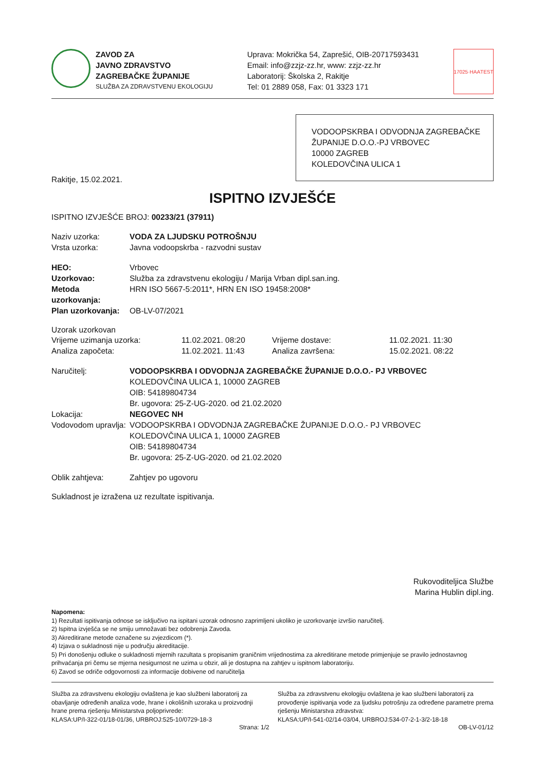ZAVOD ZA
JAVNO ZDRAVSTVO
ZAGREBAČKE ŽUPANIJE
SLUŽBA ZA ZDRAVSTVENU EKOLOGIJU
Uprava: Mokrička 54, Zaprešić, OIB-20717593431
Email: info@zzjz-zz.hr, www: zzjz-zz.hr
Laboratorij: Školska 2, Rakitje
Tel: 01 2889 058, Fax: 01 3323 171
17025·HAA
TEST
VODOOPSKRBA I ODVODNJA ZAGREBAČKE ŽUPANIJE D.O.O.-PJ VRBOVEC
10000 ZAGREB
KOLEDOVČINA ULICA 1
Rakitje, 15.02.2021.
ISPITNO IZVJEŠĆE
ISPITNO IZVJEŠĆE BROJ: 00233/21 (37911)
Naziv uzorka: VODA ZA LJUDSKU POTROŠNJU
Vrsta uzorka: Javna vodoopskrba - razvodni sustav
HEO: Vrbovec
Uzorkovao: Služba za zdravstvenu ekologiju / Marija Vrban dipl.san.ing.
Metoda uzorkovanja: HRN ISO 5667-5:2011*, HRN EN ISO 19458:2008*
Plan uzorkovanja: OB-LV-07/2021
Uzorak uzorkovan
Vrijeme uzimanja uzorka: 11.02.2021. 08:20 Vrijeme dostave: 11.02.2021. 11:30 Analiza započeta: 11.02.2021. 11:43 Analiza završena: 15.02.2021. 08:22
Naručitelj: VODOOPSKRBA I ODVODNJA ZAGREBAČKE ŽUPANIJE D.O.O.- PJ VRBOVEC
KOLEDOVČINA ULICA 1, 10000 ZAGREB
OIB: 54189804734
Br. ugovora: 25-Z-UG-2020. od 21.02.2020
Lokacija: NEGOVEC NH
Vodovodom upravlja: VODOOPSKRBA I ODVODNJA ZAGREBAČKE ŽUPANIJE D.O.O.- PJ VRBOVEC
KOLEDOVČINA ULICA 1, 10000 ZAGREB
OIB: 54189804734
Br. ugovora: 25-Z-UG-2020. od 21.02.2020
Oblik zahtjeva: Zahtjev po ugovoru
Sukladnost je izražena uz rezultate ispitivanja.
Rukovoditeljica Službe
Marina Hublin dipl.ing.
Napomena:
1) Rezultati ispitivanja odnose se isključivo na ispitani uzorak odnosno zaprimljeni ukoliko je uzorkovanje izvršio naručitelj.
2) Ispitna izvješća se ne smiju umnožavati bez odobrenja Zavoda.
3) Akreditirane metode označene su zvjezdicom (*).
4) Izjava o sukladnosti nije u području akreditacije.
5) Pri donošenju odluke o sukladnosti mjernih razultata s propisanim graničnim vrijednostima za akreditirane metode primjenjuje se pravilo jednostavnog prihvaćanja pri čemu se mjerna nesigurnost ne uzima u obzir, ali je dostupna na zahtjev u ispitnom laboratoriju.
6) Zavod se odriče odgovornosti za informacije dobivene od naručitelja
Služba za zdravstvenu ekologiju ovlaštena je kao službeni laboratorij za obavljanje određenih analiza vode, hrane i okolišnih uzoraka u proizvodnji hrane prema rješenju Ministarstva poljoprivrede:
KLASA:UP/I-322-01/18-01/36, URBROJ:525-10/0729-18-3
Služba za zdravstvenu ekologiju ovlaštena je kao službeni laboratorij za provođenje ispitivanja vode za ljudsku potrošnju za određene parametre prema rješenju Ministarstva zdravstva:
KLASA:UP/I-541-02/14-03/04, URBROJ:534-07-2-1-3/2-18-18
Strana: 1/2 OB-LV-01/12